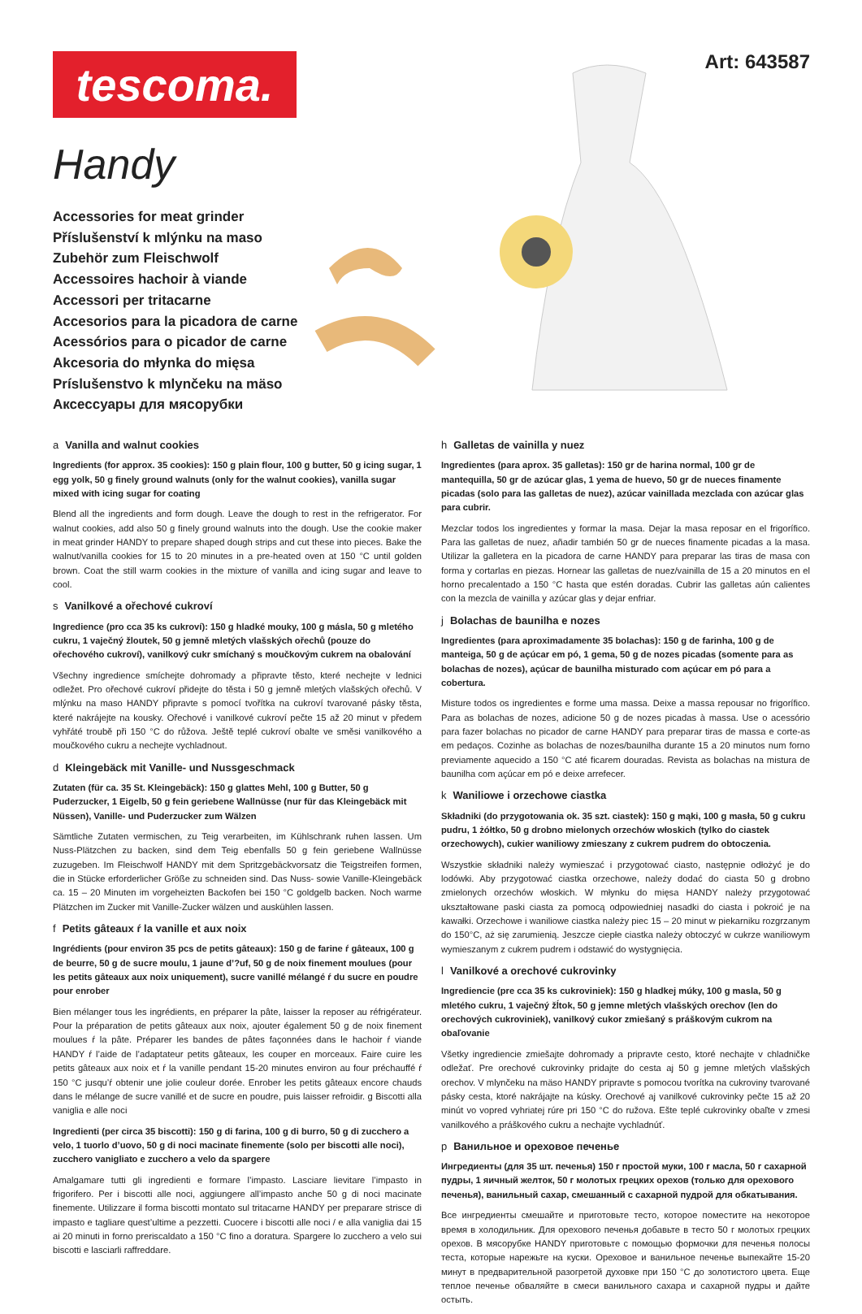tescoma. Art: 643587
Handy
Accessories for meat grinder
Příslušenství k mlýnku na maso
Zubehör zum Fleischwolf
Accessoires hachoir à viande
Accessori per tritacarne
Accesorios para la picadora de carne
Acessórios para o picador de carne
Akcesoria do młynka do mięsa
Príslušenstvo k mlynčeku na mäso
Аксессуары для мясорубки
a Vanilla and walnut cookies
Ingredients (for approx. 35 cookies): 150 g plain flour, 100 g butter, 50 g icing sugar, 1 egg yolk, 50 g finely ground walnuts (only for the walnut cookies), vanilla sugar mixed with icing sugar for coating
Blend all the ingredients and form dough. Leave the dough to rest in the refrigerator. For walnut cookies, add also 50 g finely ground walnuts into the dough. Use the cookie maker in meat grinder HANDY to prepare shaped dough strips and cut these into pieces. Bake the walnut/vanilla cookies for 15 to 20 minutes in a pre-heated oven at 150 °C until golden brown. Coat the still warm cookies in the mixture of vanilla and icing sugar and leave to cool.
s Vanilkové a ořechové cukroví
Ingredience (pro cca 35 ks cukroví): 150 g hladké mouky, 100 g másla, 50 g mletého cukru, 1 vaječný žloutek, 50 g jemně mletých vlašských ořechů (pouze do ořechového cukroví), vanilkový cukr smíchaný s moučkovým cukrem na obalování
Všechny ingredience smíchejte dohromady a připravte těsto, které nechejte v lednici odležet. Pro ořechové cukroví přidejte do těsta i 50 g jemně mletých vlašských ořechů. V mlýnku na maso HANDY připravte s pomocí tvořítka na cukroví tvarované pásky těsta, které nakrájejte na kousky. Ořechové i vanilkové cukroví pečte 15 až 20 minut v předem vyhřáté troubě při 150 °C do růžova. Ještě teplé cukroví obalte ve směsi vanilkového a moučkového cukru a nechejte vychladnout.
d Kleingebäck mit Vanille- und Nussgeschmack
Zutaten (für ca. 35 St. Kleingebäck): 150 g glattes Mehl, 100 g Butter, 50 g Puderzucker, 1 Eigelb, 50 g fein geriebene Wallnüsse (nur für das Kleingebäck mit Nüssen), Vanille- und Puderzucker zum Wälzen
Sämtliche Zutaten vermischen, zu Teig verarbeiten, im Kühlschrank ruhen lassen. Um Nuss-Plätzchen zu backen, sind dem Teig ebenfalls 50 g fein geriebene Wallnüsse zuzugeben. Im Fleischwolf HANDY mit dem Spritzgebäckvorsatz die Teigstreifen formen, die in Stücke erforderlicher Größe zu schneiden sind. Das Nuss- sowie Vanille-Kleingebäck ca. 15 – 20 Minuten im vorgeheizten Backofen bei 150 °C goldgelb backen. Noch warme Plätzchen im Zucker mit Vanille-Zucker wälzen und auskühlen lassen.
f Petits gâteaux ŕ la vanille et aux noix
Ingrédients (pour environ 35 pcs de petits gâteaux): 150 g de farine ŕ gâteaux, 100 g de beurre, 50 g de sucre moulu, 1 jaune d’?uf, 50 g de noix finement moulues (pour les petits gâteaux aux noix uniquement), sucre vanillé mélangé ŕ du sucre en poudre pour enrober
Bien mélanger tous les ingrédients, en préparer la pâte, laisser la reposer au réfrigérateur. Pour la préparation de petits gâteaux aux noix, ajouter également 50 g de noix finement moulues ŕ la pâte. Préparer les bandes de pâtes façonnées dans le hachoir ŕ viande HANDY ŕ l’aide de l’adaptateur petits gâteaux, les couper en morceaux. Faire cuire les petits gâteaux aux noix et ŕ la vanille pendant 15-20 minutes environ au four préchauffé ŕ 150 °C jusqu’ŕ obtenir une jolie couleur dorée. Enrober les petits gâteaux encore chauds dans le mélange de sucre vanillé et de sucre en poudre, puis laisser refroidir. g Biscotti alla vaniglia e alle noci
Ingredienti (per circa 35 biscotti): 150 g di farina, 100 g di burro, 50 g di zucchero a velo, 1 tuorlo d’uovo, 50 g di noci macinate finemente (solo per biscotti alle noci), zucchero vanigliato e zucchero a velo da spargere
Amalgamare tutti gli ingredienti e formare l’impasto. Lasciare lievitare l’impasto in frigorifero. Per i biscotti alle noci, aggiungere all’impasto anche 50 g di noci macinate finemente. Utilizzare il forma biscotti montato sul tritacarne HANDY per preparare strisce di impasto e tagliare quest’ultime a pezzetti. Cuocere i biscotti alle noci / e alla vaniglia dai 15 ai 20 minuti in forno preriscaldato a 150 °C fino a doratura. Spargere lo zucchero a velo sui biscotti e lasciarli raffreddare.
h Galletas de vainilla y nuez
Ingredientes (para aprox. 35 galletas): 150 gr de harina normal, 100 gr de mantequilla, 50 gr de azúcar glas, 1 yema de huevo, 50 gr de nueces finamente picadas (solo para las galletas de nuez), azúcar vainillada mezclada con azúcar glas para cubrir.
Mezclar todos los ingredientes y formar la masa. Dejar la masa reposar en el frigorífico. Para las galletas de nuez, añadir también 50 gr de nueces finamente picadas a la masa. Utilizar la galletera en la picadora de carne HANDY para preparar las tiras de masa con forma y cortarlas en piezas. Hornear las galletas de nuez/vainilla de 15 a 20 minutos en el horno precalentado a 150 °C hasta que estén doradas. Cubrir las galletas aún calientes con la mezcla de vainilla y azúcar glas y dejar enfriar.
j Bolachas de baunilha e nozes
Ingredientes (para aproximadamente 35 bolachas): 150 g de farinha, 100 g de manteiga, 50 g de açúcar em pó, 1 gema, 50 g de nozes picadas (somente para as bolachas de nozes), açúcar de baunilha misturado com açúcar em pó para a cobertura.
Misture todos os ingredientes e forme uma massa. Deixe a massa repousar no frigorífico. Para as bolachas de nozes, adicione 50 g de nozes picadas à massa. Use o acessório para fazer bolachas no picador de carne HANDY para preparar tiras de massa e corte-as em pedaços. Cozinhe as bolachas de nozes/baunilha durante 15 a 20 minutos num forno previamente aquecido a 150 °C até ficarem douradas. Revista as bolachas na mistura de baunilha com açúcar em pó e deixe arrefecer.
k Waniliowe i orzechowe ciastka
Składniki (do przygotowania ok. 35 szt. ciastek): 150 g mąki, 100 g masła, 50 g cukru pudru, 1 żółtko, 50 g drobno mielonych orzechów włoskich (tylko do ciastek orzechowych), cukier waniliowy zmieszany z cukrem pudrem do obtoczenia.
Wszystkie składniki należy wymieszać i przygotować ciasto, następnie odłożyć je do lodówki. Aby przygotować ciastka orzechowe, należy dodać do ciasta 50 g drobno zmielonych orzechów włoskich. W młynku do mięsa HANDY należy przygotować ukształtowane paski ciasta za pomocą odpowiedniej nasadki do ciasta i pokroić je na kawałki. Orzechowe i waniliowe ciastka należy piec 15 – 20 minut w piekarniku rozgrzanym do 150°C, aż się zarumienią. Jeszcze ciepłe ciastka należy obtoczyć w cukrze waniliowym wymieszanym z cukrem pudrem i odstawić do wystygnięcia.
l Vanilkové a orechové cukrovinky
Ingrediencie (pre cca 35 ks cukroviniek): 150 g hladkej múky, 100 g masla, 50 g mletého cukru, 1 vaječný žĺtok, 50 g jemne mletých vlašských orechov (len do orechových cukroviniek), vanilkový cukor zmiešaný s práškovým cukrom na obaľovanie
Všetky ingrediencie zmiešajte dohromady a pripravte cesto, ktoré nechajte v chladničke odležať. Pre orechové cukrovinky pridajte do cesta aj 50 g jemne mletých vlašských orechov. V mlynčeku na mäso HANDY pripravte s pomocou tvorítka na cukroviny tvarované pásky cesta, ktoré nakrájajte na kúsky. Orechové aj vanilkové cukrovinky pečte 15 až 20 minút vo vopred vyhriatej rúre pri 150 °C do ružova. Ešte teplé cukrovinky obaľte v zmesi vanilkového a práškového cukru a nechajte vychladnúť.
p Ванильное и ореховое печенье
Ингредиенты (для 35 шт. печенья) 150 г простой муки, 100 г масла, 50 г сахарной пудры, 1 яичный желток, 50 г молотых грецких орехов (только для орехового печенья), ванильный сахар, смешанный с сахарной пудрой для обкатывания.
Все ингредиенты смешайте и приготовьте тесто, которое поместите на некоторое время в холодильник. Для орехового печенья добавьте в тесто 50 г молотых грецких орехов. В мясорубке HANDY приготовьте с помощью формочки для печенья полосы теста, которые нарежьте на куски. Ореховое и ванильное печенье выпекайте 15-20 минут в предварительной разогретой духовке при 150 °C до золотистого цвета. Еще теплое печенье обваляйте в смеси ванильного сахара и сахарной пудры и дайте остыть.